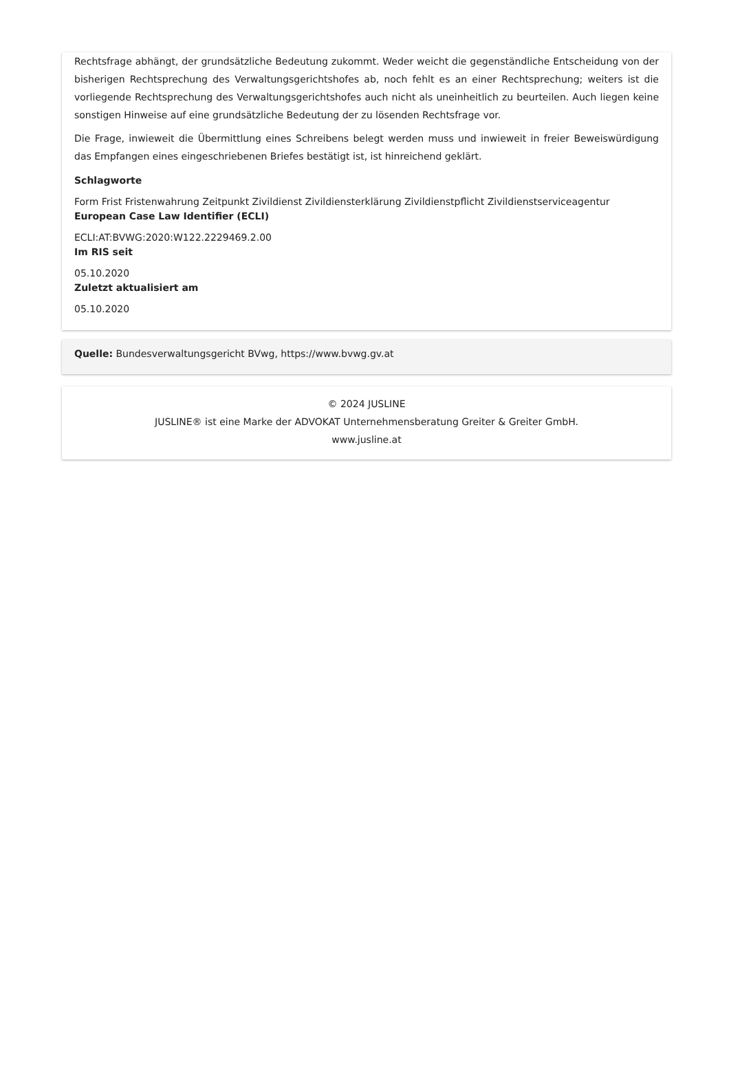Rechtsfrage abhängt, der grundsätzliche Bedeutung zukommt. Weder weicht die gegenständliche Entscheidung von der bisherigen Rechtsprechung des Verwaltungsgerichtshofes ab, noch fehlt es an einer Rechtsprechung; weiters ist die vorliegende Rechtsprechung des Verwaltungsgerichtshofes auch nicht als uneinheitlich zu beurteilen. Auch liegen keine sonstigen Hinweise auf eine grundsätzliche Bedeutung der zu lösenden Rechtsfrage vor.
Die Frage, inwieweit die Übermittlung eines Schreibens belegt werden muss und inwieweit in freier Beweiswürdigung das Empfangen eines eingeschriebenen Briefes bestätigt ist, ist hinreichend geklärt.
Schlagworte
Form Frist Fristenwahrung Zeitpunkt Zivildienst Zivildiensterklärung Zivildienstpflicht Zivildienstserviceagentur
European Case Law Identifier (ECLI)
ECLI:AT:BVWG:2020:W122.2229469.2.00
Im RIS seit
05.10.2020
Zuletzt aktualisiert am
05.10.2020
Quelle: Bundesverwaltungsgericht BVwg, https://www.bvwg.gv.at
© 2024 JUSLINE
JUSLINE® ist eine Marke der ADVOKAT Unternehmensberatung Greiter & Greiter GmbH.
www.jusline.at